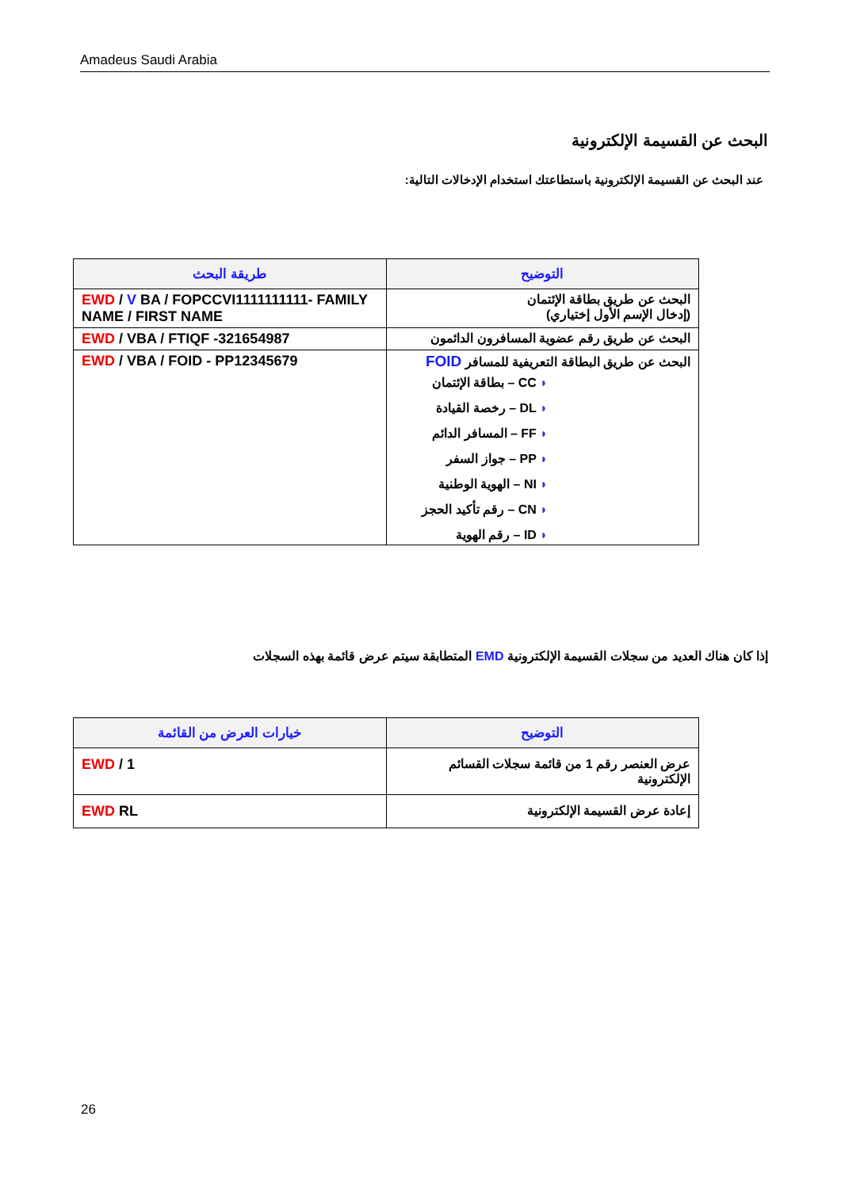Amadeus Saudi Arabia
البحث عن القسيمة الإلكترونية
عند البحث عن القسيمة الإلكترونية باستطاعتك استخدام الإدخالات التالية:
| طريقة البحث | التوضيح |
| --- | --- |
| EWD / V BA / FOPCCVI1111111111- FAMILY NAME / FIRST NAME | البحث عن طريق بطاقة الإئتمان (إدخال الإسم الأول إختياري) |
| EWD / VBA / FTIQF -321654987 | البحث عن طريق رقم عضوية المسافرون الدائمون |
| EWD / VBA / FOID - PP12345679 | البحث عن طريق البطاقة التعريفية للمسافر FOID ◗ CC – بطاقة الإئتمان ◗ DL – رخصة القيادة ◗ FF – المسافر الدائم ◗ PP – جواز السفر ◗ NI – الهوية الوطنية ◗ CN – رقم تأكيد الحجز ◗ ID – رقم الهوية |
إذا كان هناك العديد من سجلات القسيمة الإلكترونية EMD المتطابقة سيتم عرض قائمة بهذه السجلات
| خيارات العرض من القائمة | التوضيح |
| --- | --- |
| EWD / 1 | عرض العنصر رقم 1 من قائمة سجلات القسائم الإلكترونية |
| EWD RL | إعادة عرض القسيمة الإلكترونية |
26